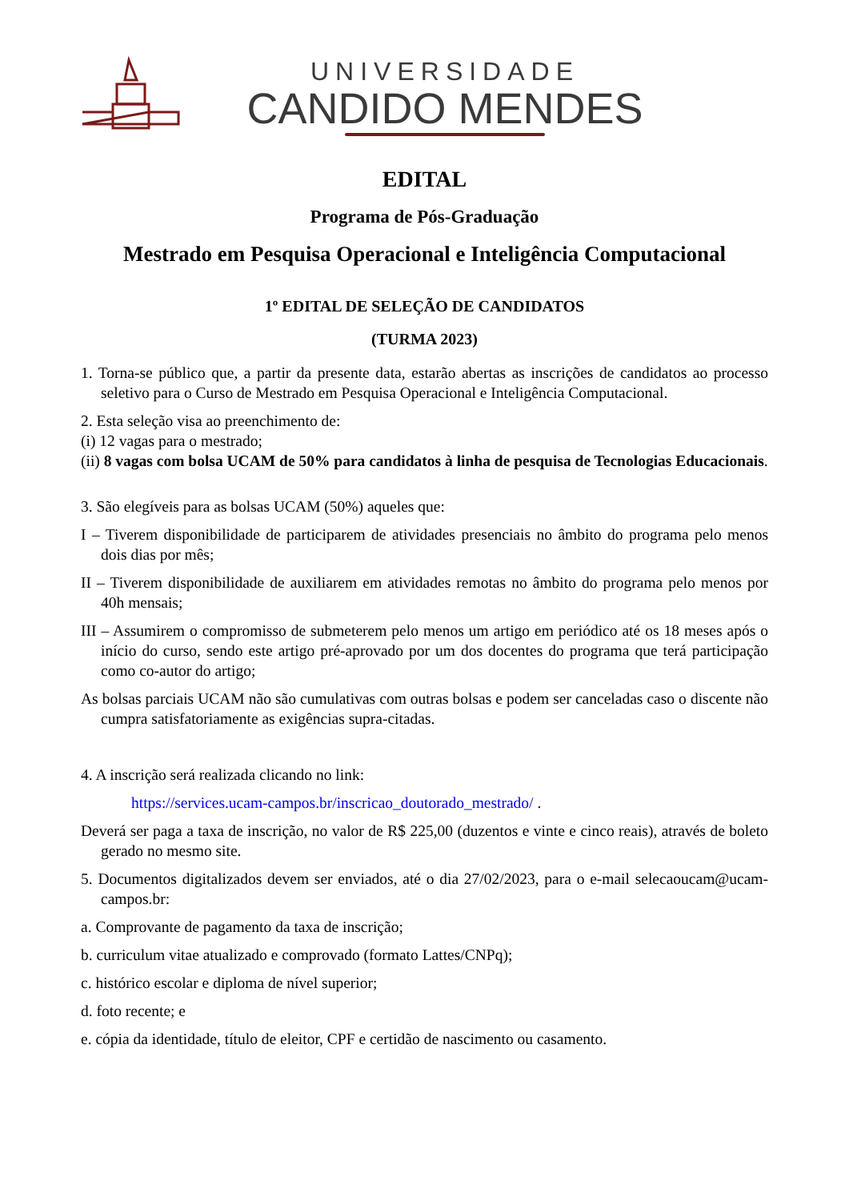UNIVERSIDADE
CANDIDO MENDES
EDITAL
Programa de Pós-Graduação
Mestrado em Pesquisa Operacional e Inteligência Computacional
1º EDITAL DE SELEÇÃO DE CANDIDATOS
(TURMA 2023)
1. Torna-se público que, a partir da presente data, estarão abertas as inscrições de candidatos ao processo seletivo para o Curso de Mestrado em Pesquisa Operacional e Inteligência Computacional.
2. Esta seleção visa ao preenchimento de:
(i) 12 vagas para o mestrado;
(ii) 8 vagas com bolsa UCAM de 50% para candidatos à linha de pesquisa de Tecnologias Educacionais.
3. São elegíveis para as bolsas UCAM (50%) aqueles que:
I – Tiverem disponibilidade de participarem de atividades presenciais no âmbito do programa pelo menos dois dias por mês;
II – Tiverem disponibilidade de auxiliarem em atividades remotas no âmbito do programa pelo menos por 40h mensais;
III – Assumirem o compromisso de submeterem pelo menos um artigo em periódico até os 18 meses após o início do curso, sendo este artigo pré-aprovado por um dos docentes do programa que terá participação como co-autor do artigo;
As bolsas parciais UCAM não são cumulativas com outras bolsas e podem ser canceladas caso o discente não cumpra satisfatoriamente as exigências supra-citadas.
4. A inscrição será realizada clicando no link:
https://services.ucam-campos.br/inscricao_doutorado_mestrado/ .
Deverá ser paga a taxa de inscrição, no valor de R$ 225,00 (duzentos e vinte e cinco reais), através de boleto gerado no mesmo site.
5. Documentos digitalizados devem ser enviados, até o dia 27/02/2023, para o e-mail selecaoucam@ucam-campos.br:
a. Comprovante de pagamento da taxa de inscrição;
b. curriculum vitae atualizado e comprovado (formato Lattes/CNPq);
c. histórico escolar e diploma de nível superior;
d. foto recente; e
e. cópia da identidade, título de eleitor, CPF e certidão de nascimento ou casamento.